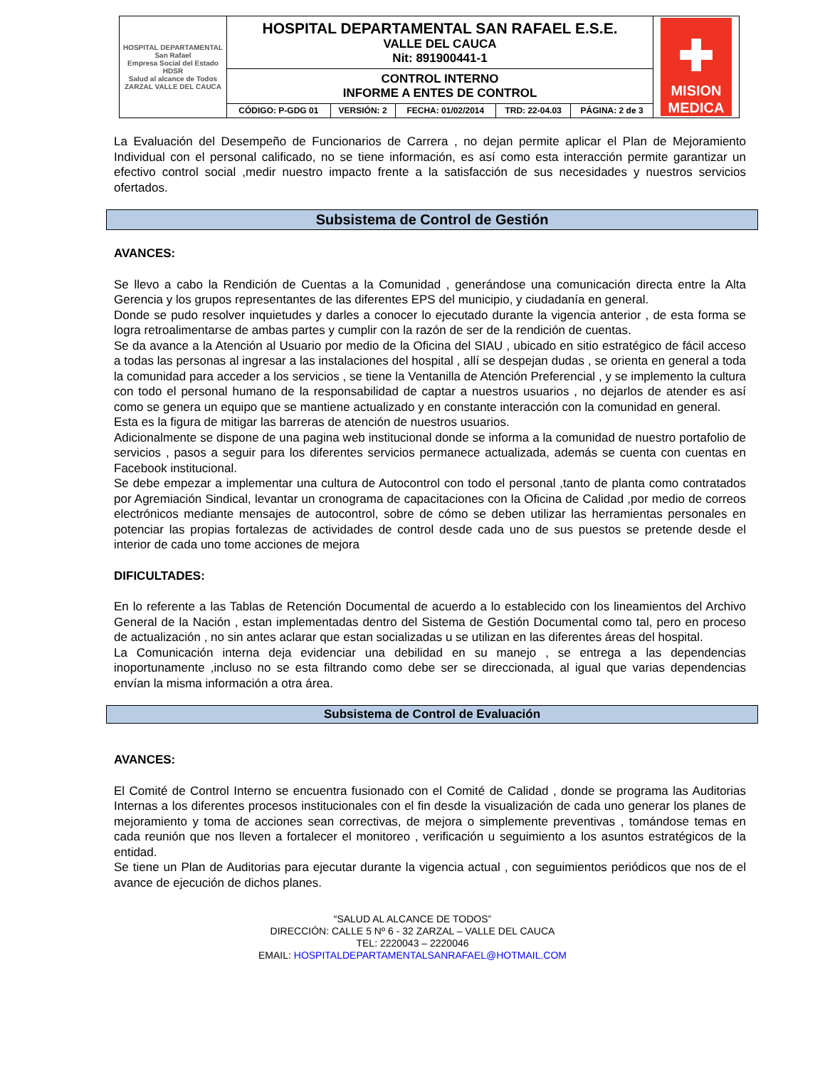| HOSPITAL DEPARTAMENTAL San Rafael Empresa Social del Estado HDSR Salud al alcance de Todos ZARZAL VALLE DEL CAUCA | HOSPITAL DEPARTAMENTAL SAN RAFAEL E.S.E. VALLE DEL CAUCA Nit: 891900441-1 | | | | | ✚ MISION MEDICA |
| | CONTROL INTERNO INFORME A ENTES DE CONTROL | | | | | |
| | CÓDIGO: P-GDG 01 | VERSIÓN: 2 | FECHA: 01/02/2014 | TRD: 22-04.03 | PÁGINA: 2 de 3 | |
La Evaluación del Desempeño de Funcionarios de Carrera , no dejan permite aplicar el Plan de Mejoramiento Individual con el personal calificado, no se tiene información, es así como esta interacción permite garantizar un efectivo control social ,medir nuestro impacto frente a la satisfacción de sus necesidades y nuestros servicios ofertados.
Subsistema de Control de Gestión
AVANCES:
Se llevo a cabo la Rendición de Cuentas a la Comunidad , generándose una comunicación directa entre la Alta Gerencia y los grupos representantes de las diferentes EPS del municipio, y ciudadanía en general.
Donde se pudo resolver inquietudes y darles a conocer lo ejecutado durante la vigencia anterior , de esta forma se logra retroalimentarse de ambas partes y cumplir con la razón de ser de la rendición de cuentas.
Se da avance a la Atención al Usuario por medio de la Oficina del SIAU , ubicado en sitio estratégico de fácil acceso a todas las personas al ingresar a las instalaciones del hospital , allí se despejan dudas , se orienta en general a toda la comunidad para acceder a los servicios , se tiene la Ventanilla de Atención Preferencial , y se implemento la cultura con todo el personal humano de la responsabilidad de captar a nuestros usuarios , no dejarlos de atender es así como se genera un equipo que se mantiene actualizado y en constante interacción con la comunidad en general.
Esta es la figura de mitigar las barreras de atención de nuestros usuarios.
Adicionalmente se dispone de una pagina web institucional donde se informa a la comunidad de nuestro portafolio de servicios , pasos a seguir para los diferentes servicios permanece actualizada, además se cuenta con cuentas en Facebook institucional.
Se debe empezar a implementar una cultura de Autocontrol con todo el personal ,tanto de planta como contratados por Agremiación Sindical, levantar un cronograma de capacitaciones con la Oficina de Calidad ,por medio de correos electrónicos mediante mensajes de autocontrol, sobre de cómo se deben utilizar las herramientas personales en potenciar las propias fortalezas de actividades de control desde cada uno de sus puestos se pretende desde el interior de cada uno tome acciones de mejora
DIFICULTADES:
En lo referente a las Tablas de Retención Documental de acuerdo a lo establecido con los lineamientos del Archivo General de la Nación , estan implementadas dentro del Sistema de Gestión Documental como tal, pero en proceso de actualización , no sin antes aclarar que estan socializadas u se utilizan en las diferentes áreas del hospital.
La Comunicación interna deja evidenciar una debilidad en su manejo , se entrega a las dependencias inoportunamente ,incluso no se esta filtrando como debe ser se direccionada, al igual que varias dependencias envían la misma información a otra área.
Subsistema de Control de Evaluación
AVANCES:
El Comité de Control Interno se encuentra fusionado con el Comité de Calidad , donde se programa las Auditorias Internas a los diferentes procesos institucionales con el fin desde la visualización de cada uno generar los planes de mejoramiento y toma de acciones sean correctivas, de mejora o simplemente preventivas , tomándose temas en cada reunión que nos lleven a fortalecer el monitoreo , verificación u seguimiento a los asuntos estratégicos de la entidad.
Se tiene un Plan de Auditorias para ejecutar durante la vigencia actual , con seguimientos periódicos que nos de el avance de ejecución de dichos planes.
“SALUD AL ALCANCE DE TODOS”
DIRECCIÓN: CALLE 5 Nº 6 - 32 ZARZAL – VALLE DEL CAUCA
TEL: 2220043 – 2220046
EMAIL: HOSPITALDEPARTAMENTALSANRAFAEL@HOTMAIL.COM